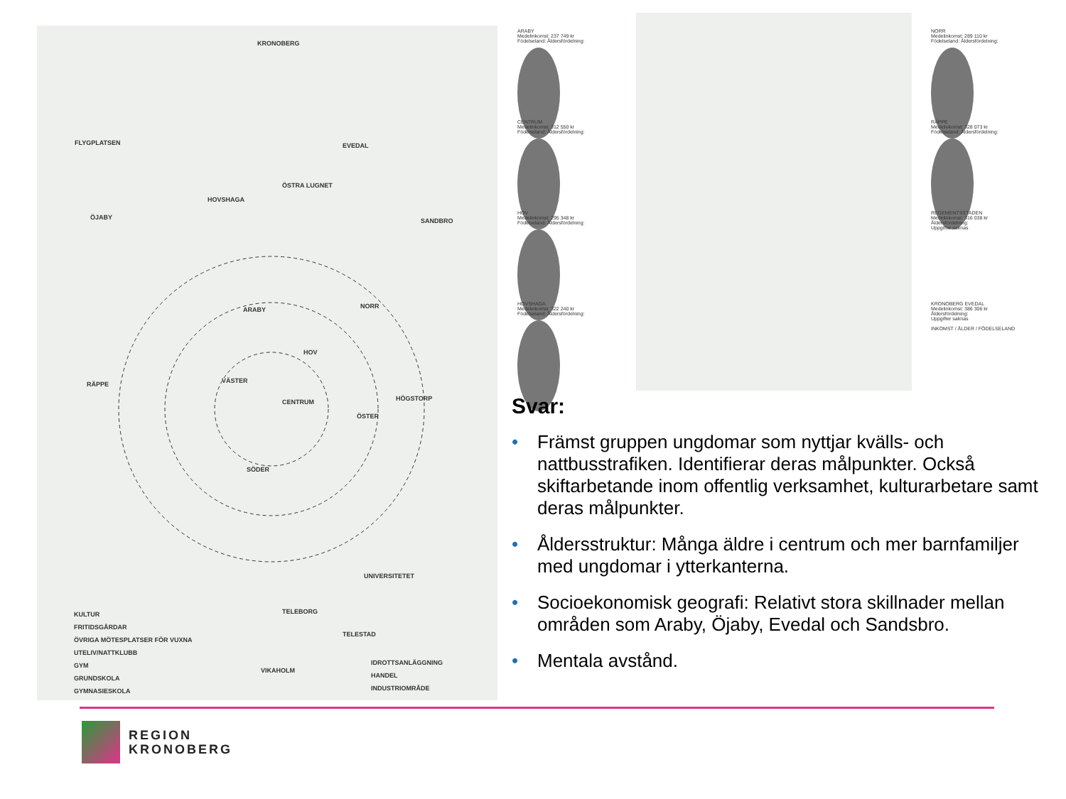KRONOBERG
EVEDAL FLYGPLATSEN
HOVSHAGA
ÖSTRA LUGNET
SANDBRO ÖJABY
ARABY NORR
HOV
RÄPPE VÄSTER
CENTRUM HÖGSTORP
ÖSTER
SÖDER
UNIVERSITETET
TELEBORG
TELESTAD
VIKAHOLM
KULTUR
FRITIDSGÅRDAR
ÖVRIGA MÖTESPLATSER FÖR VUXNA
UTELIV/NATTKLUBB
GYM
GRUNDSKOLA
GYMNASIESKOLA
IDROTTSANLÄGGNING
HANDEL
INDUSTRIOMRÅDE
ARABY
Medelinkomst: 237 749 kr
Födelseland: Åldersfördelning:
CENTRUM
Medelinkomst: 312 550 kr
Födelseland: Åldersfördelning:
HOV
Medelinkomst: 295 348 kr
Födelseland: Åldersfördelning:
HOVSHAGA
Medelinkomst: 322 240 kr
Födelseland: Åldersfördelning:
NORR
Medelinkomst: 289 110 kr
Födelseland: Åldersfördelning:
RÄPPE
Medelinkomst: 328 073 kr
Födelseland: Åldersfördelning:
REGEMENTSSTADEN
Medelinkomst: 316 038 kr
Åldersfördelning:
Uppgifter saknas
KRONOBERG EVEDAL
Medelinkomst: 386 306 kr
Åldersfördelning:
Uppgifter saknas
INKOMST / ÅLDER / FÖDELSELAND
Svar:
• Främst gruppen ungdomar som nyttjar kvälls- och nattbusstrafiken. Identifierar deras målpunkter. Också skiftarbetande inom offentlig verksamhet, kulturarbetare samt deras målpunkter.
• Åldersstruktur: Många äldre i centrum och mer barnfamiljer med ungdomar i ytterkanterna.
• Socioekonomisk geografi: Relativt stora skillnader mellan områden som Araby, Öjaby, Evedal och Sandsbro.
• Mentala avstånd.
REGION
KRONOBERG